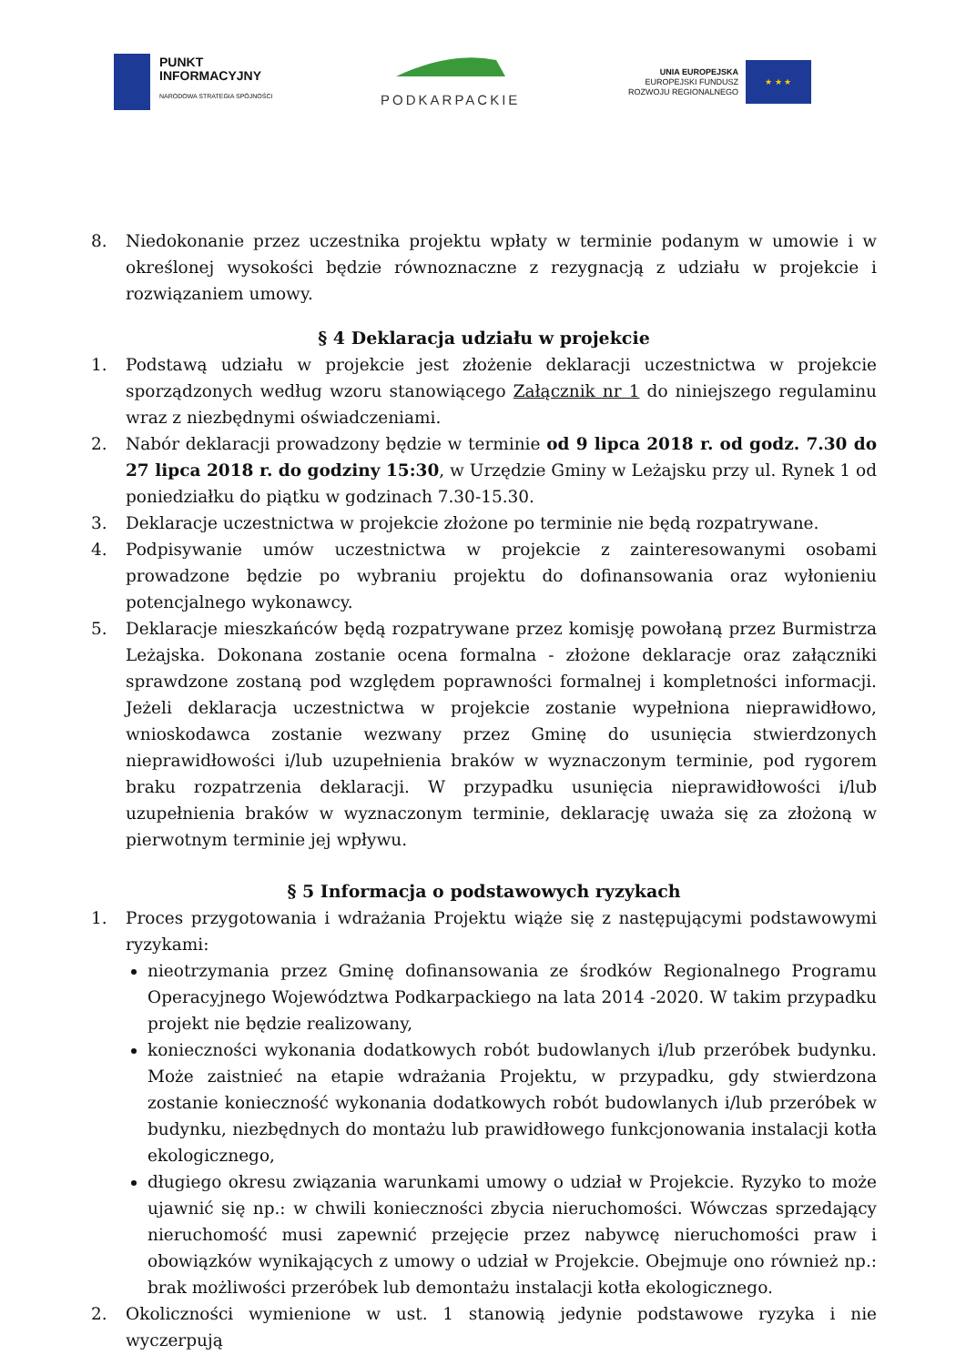PUNKT
INFORMACYJNY
NARODOWA STRATEGIA SPÓJNOŚCI
PODKARPACKIE
UNIA EUROPEJSKA
EUROPEJSKI FUNDUSZ
ROZWOJU REGIONALNEGO
★ ★ ★
8. Niedokonanie przez uczestnika projektu wpłaty w terminie podanym w umowie i w określonej wysokości będzie równoznaczne z rezygnacją z udziału w projekcie i rozwiązaniem umowy.
§ 4 Deklaracja udziału w projekcie
1. Podstawą udziału w projekcie jest złożenie deklaracji uczestnictwa w projekcie sporządzonych według wzoru stanowiącego Załącznik nr 1 do niniejszego regulaminu wraz z niezbędnymi oświadczeniami.
2. Nabór deklaracji prowadzony będzie w terminie od 9 lipca 2018 r. od godz. 7.30 do 27 lipca 2018 r. do godziny 15:30, w Urzędzie Gminy w Leżajsku przy ul. Rynek 1 od poniedziałku do piątku w godzinach 7.30-15.30.
3. Deklaracje uczestnictwa w projekcie złożone po terminie nie będą rozpatrywane.
4. Podpisywanie umów uczestnictwa w projekcie z zainteresowanymi osobami prowadzone będzie po wybraniu projektu do dofinansowania oraz wyłonieniu potencjalnego wykonawcy.
5. Deklaracje mieszkańców będą rozpatrywane przez komisję powołaną przez Burmistrza Leżajska. Dokonana zostanie ocena formalna - złożone deklaracje oraz załączniki sprawdzone zostaną pod względem poprawności formalnej i kompletności informacji. Jeżeli deklaracja uczestnictwa w projekcie zostanie wypełniona nieprawidłowo, wnioskodawca zostanie wezwany przez Gminę do usunięcia stwierdzonych nieprawidłowości i/lub uzupełnienia braków w wyznaczonym terminie, pod rygorem braku rozpatrzenia deklaracji. W przypadku usunięcia nieprawidłowości i/lub uzupełnienia braków w wyznaczonym terminie, deklarację uważa się za złożoną w pierwotnym terminie jej wpływu.
§ 5 Informacja o podstawowych ryzykach
1. Proces przygotowania i wdrażania Projektu wiąże się z następującymi podstawowymi ryzykami:
nieotrzymania przez Gminę dofinansowania ze środków Regionalnego Programu Operacyjnego Województwa Podkarpackiego na lata 2014 -2020. W takim przypadku projekt nie będzie realizowany,
konieczności wykonania dodatkowych robót budowlanych i/lub przeróbek budynku. Może zaistnieć na etapie wdrażania Projektu, w przypadku, gdy stwierdzona zostanie konieczność wykonania dodatkowych robót budowlanych i/lub przeróbek w budynku, niezbędnych do montażu lub prawidłowego funkcjonowania instalacji kotła ekologicznego,
długiego okresu związania warunkami umowy o udział w Projekcie. Ryzyko to może ujawnić się np.: w chwili konieczności zbycia nieruchomości. Wówczas sprzedający nieruchomość musi zapewnić przejęcie przez nabywcę nieruchomości praw i obowiązków wynikających z umowy o udział w Projekcie. Obejmuje ono również np.: brak możliwości przeróbek lub demontażu instalacji kotła ekologicznego.
2. Okoliczności wymienione w ust. 1 stanowią jedynie podstawowe ryzyka i nie wyczerpują